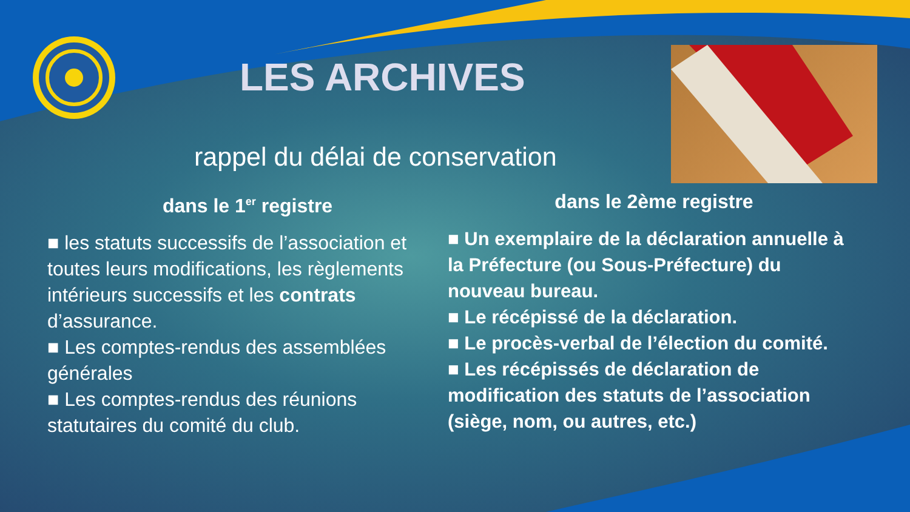LES ARCHIVES
rappel du délai de conservation
dans le 1<sup>er</sup> registre
■ les statuts successifs de l’association et toutes leurs modifications, les règlements intérieurs successifs et les contrats d’assurance.
■ Les comptes-rendus des assemblées générales
■ Les comptes-rendus des réunions statutaires du comité du club.
dans le 2ème registre
■ Un exemplaire de la déclaration annuelle à la Préfecture (ou Sous-Préfecture) du nouveau bureau.
■ Le récépissé de la déclaration.
■ Le procès-verbal de l’élection du comité.
■ Les récépissés de déclaration de modification des statuts de l’association (siège, nom, ou autres, etc.)